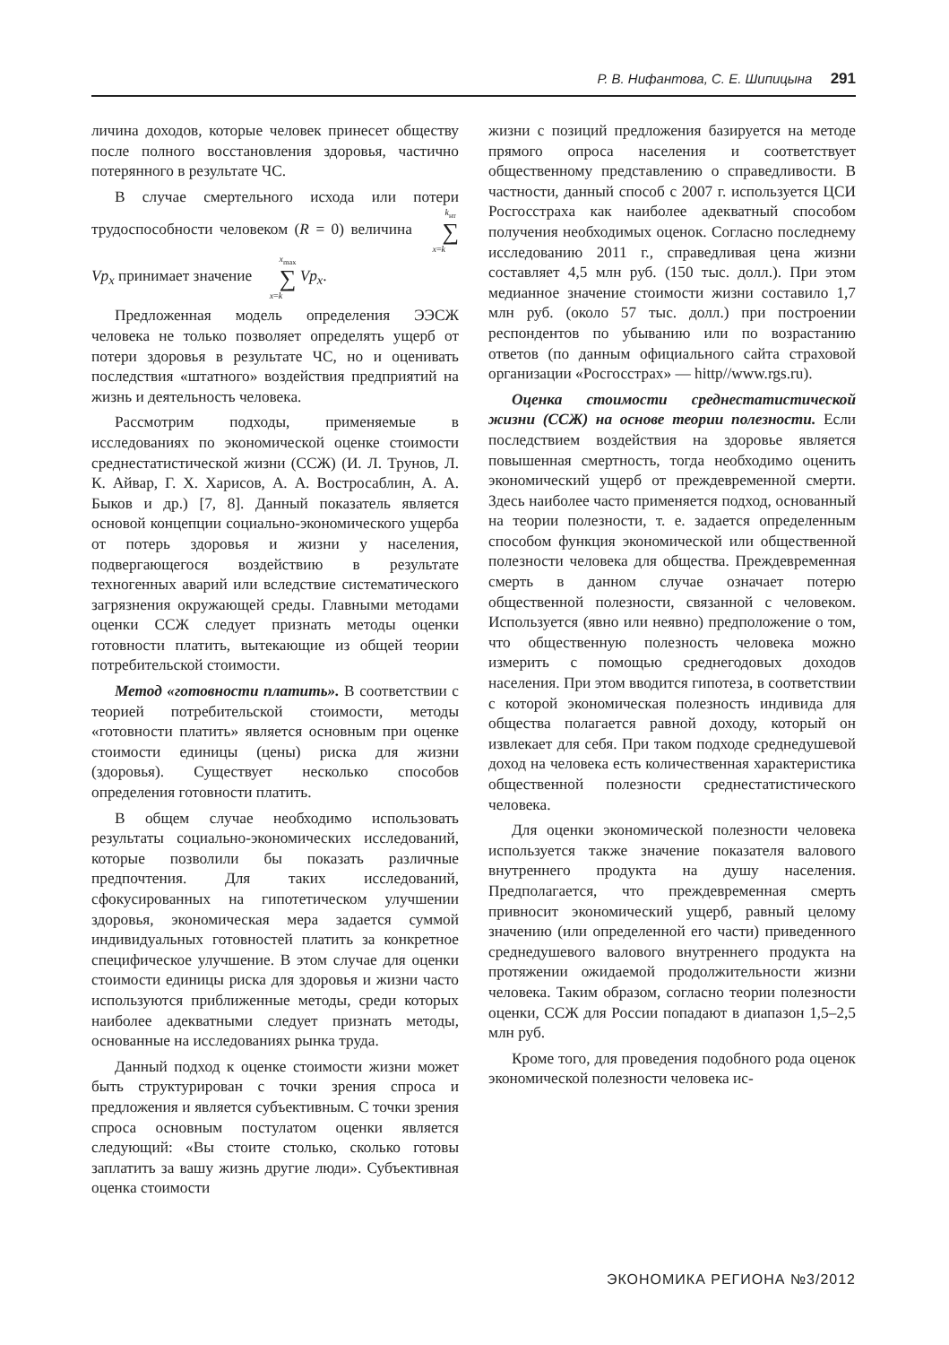Р. В. Нифантова, С. Е. Шипицына 291
личина доходов, которые человек принесет обществу после полного восстановления здоровья, частично потерянного в результате ЧС.
В случае смертельного исхода или потери трудоспособности человеком (R = 0) величина k<sub>нт</sub> ∑ x=k Vp<sub>x</sub> принимает значение x<sub>max</sub> ∑ x=k Vp<sub>x</sub>.
Предложенная модель определения ЭЭСЖ человека не только позволяет определять ущерб от потери здоровья в результате ЧС, но и оценивать последствия «штатного» воздействия предприятий на жизнь и деятельность человека.
Рассмотрим подходы, применяемые в исследованиях по экономической оценке стоимости среднестатистической жизни (ССЖ) (И. Л. Трунов, Л. К. Айвар, Г. Х. Харисов, А. А. Востросаблин, А. А. Быков и др.) [7, 8]. Данный показатель является основой концепции социально-экономического ущерба от потерь здоровья и жизни у населения, подвергающегося воздействию в результате техногенных аварий или вследствие систематического загрязнения окружающей среды. Главными методами оценки ССЖ следует признать методы оценки готовности платить, вытекающие из общей теории потребительской стоимости.
Метод «готовности платить». В соответствии с теорией потребительской стоимости, методы «готовности платить» является основным при оценке стоимости единицы (цены) риска для жизни (здоровья). Существует несколько способов определения готовности платить.
В общем случае необходимо использовать результаты социально-экономических исследований, которые позволили бы показать различные предпочтения. Для таких исследований, сфокусированных на гипотетическом улучшении здоровья, экономическая мера задается суммой индивидуальных готовностей платить за конкретное специфическое улучшение. В этом случае для оценки стоимости единицы риска для здоровья и жизни часто используются приближенные методы, среди которых наиболее адекватными следует признать методы, основанные на исследованиях рынка труда.
Данный подход к оценке стоимости жизни может быть структурирован с точки зрения спроса и предложения и является субъективным. С точки зрения спроса основным постулатом оценки является следующий: «Вы стоите столько, сколько готовы заплатить за вашу жизнь другие люди». Субъективная оценка стоимости
жизни с позиций предложения базируется на методе прямого опроса населения и соответствует общественному представлению о справедливости. В частности, данный способ с 2007 г. используется ЦСИ Росгосстраха как наиболее адекватный способом получения необходимых оценок. Согласно последнему исследованию 2011 г., справедливая цена жизни составляет 4,5 млн руб. (150 тыс. долл.). При этом медианное значение стоимости жизни составило 1,7 млн руб. (около 57 тыс. долл.) при построении респондентов по убыванию или по возрастанию ответов (по данным официального сайта страховой организации «Росгосстрах» — hittp//www.rgs.ru).
Оценка стоимости среднестатистической жизни (ССЖ) на основе теории полезности. Если последствием воздействия на здоровье является повышенная смертность, тогда необходимо оценить экономический ущерб от преждевременной смерти. Здесь наиболее часто применяется подход, основанный на теории полезности, т. е. задается определенным способом функция экономической или общественной полезности человека для общества. Преждевременная смерть в данном случае означает потерю общественной полезности, связанной с человеком. Используется (явно или неявно) предположение о том, что общественную полезность человека можно измерить с помощью среднегодовых доходов населения. При этом вводится гипотеза, в соответствии с которой экономическая полезность индивида для общества полагается равной доходу, который он извлекает для себя. При таком подходе среднедушевой доход на человека есть количественная характеристика общественной полезности среднестатистического человека.
Для оценки экономической полезности человека используется также значение показателя валового внутреннего продукта на душу населения. Предполагается, что преждевременная смерть привносит экономический ущерб, равный целому значению (или определенной его части) приведенного среднедушевого валового внутреннего продукта на протяжении ожидаемой продолжительности жизни человека. Таким образом, согласно теории полезности оценки, ССЖ для России попадают в диапазон 1,5–2,5 млн руб.
Кроме того, для проведения подобного рода оценок экономической полезности человека ис-
ЭКОНОМИКА РЕГИОНА №3/2012